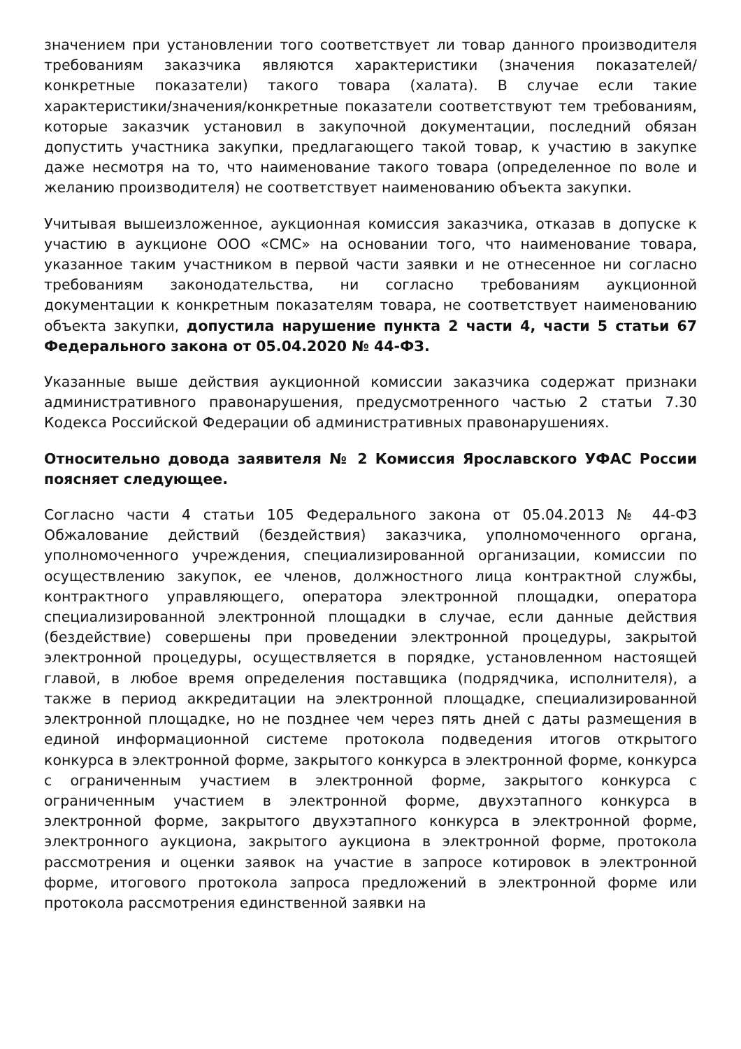значением при установлении того соответствует ли товар данного производителя требованиям заказчика являются характеристики (значения показателей/конкретные показатели) такого товара (халата). В случае если такие характеристики/значения/конкретные показатели соответствуют тем требованиям, которые заказчик установил в закупочной документации, последний обязан допустить участника закупки, предлагающего такой товар, к участию в закупке даже несмотря на то, что наименование такого товара (определенное по воле и желанию производителя) не соответствует наименованию объекта закупки.
Учитывая вышеизложенное, аукционная комиссия заказчика, отказав в допуске к участию в аукционе ООО «СМС» на основании того, что наименование товара, указанное таким участником в первой части заявки и не отнесенное ни согласно требованиям законодательства, ни согласно требованиям аукционной документации к конкретным показателям товара, не соответствует наименованию объекта закупки, допустила нарушение пункта 2 части 4, части 5 статьи 67 Федерального закона от 05.04.2020 № 44-ФЗ.
Указанные выше действия аукционной комиссии заказчика содержат признаки административного правонарушения, предусмотренного частью 2 статьи 7.30 Кодекса Российской Федерации об административных правонарушениях.
Относительно довода заявителя № 2 Комиссия Ярославского УФАС России поясняет следующее.
Согласно части 4 статьи 105 Федерального закона от 05.04.2013 № 44-ФЗ Обжалование действий (бездействия) заказчика, уполномоченного органа, уполномоченного учреждения, специализированной организации, комиссии по осуществлению закупок, ее членов, должностного лица контрактной службы, контрактного управляющего, оператора электронной площадки, оператора специализированной электронной площадки в случае, если данные действия (бездействие) совершены при проведении электронной процедуры, закрытой электронной процедуры, осуществляется в порядке, установленном настоящей главой, в любое время определения поставщика (подрядчика, исполнителя), а также в период аккредитации на электронной площадке, специализированной электронной площадке, но не позднее чем через пять дней с даты размещения в единой информационной системе протокола подведения итогов открытого конкурса в электронной форме, закрытого конкурса в электронной форме, конкурса с ограниченным участием в электронной форме, закрытого конкурса с ограниченным участием в электронной форме, двухэтапного конкурса в электронной форме, закрытого двухэтапного конкурса в электронной форме, электронного аукциона, закрытого аукциона в электронной форме, протокола рассмотрения и оценки заявок на участие в запросе котировок в электронной форме, итогового протокола запроса предложений в электронной форме или протокола рассмотрения единственной заявки на